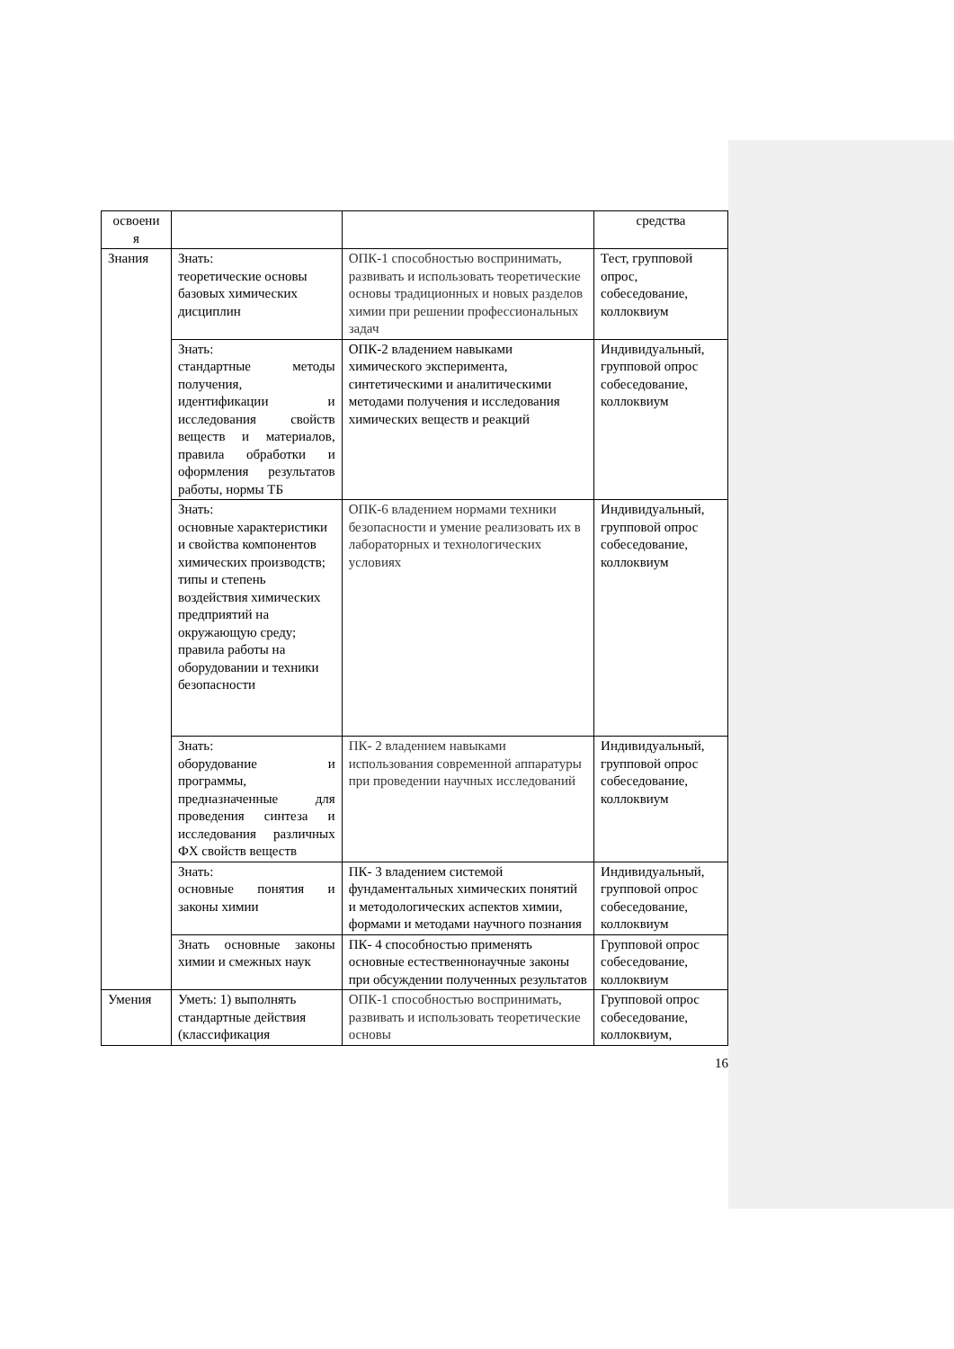| освоени я | | | средства |
| Знания | Знать: теоретические основы базовых химических дисциплин | ОПК-1 способностью воспринимать, развивать и использовать теоретические основы традиционных и новых разделов химии при решении профессиональных задач | Тест, групповой опрос, собеседование, коллоквиум |
| | Знать: стандартные методы получения, идентификации и исследования свойств веществ и материалов, правила обработки и оформления результатов работы, нормы ТБ | ОПК-2 владением навыками химического эксперимента, синтетическими и аналитическими методами получения и исследования химических веществ и реакций | Индивидуальный, групповой опрос собеседование, коллоквиум |
| | Знать: основные характеристики и свойства компонентов химических производств; типы и степень воздействия химических предприятий на окружающую среду; правила работы на оборудовании и техники безопасности | ОПК-6 владением нормами техники безопасности и умение реализовать их в лабораторных и технологических условиях | Индивидуальный, групповой опрос собеседование, коллоквиум |
| | Знать: оборудование и программы, предназначенные для проведения синтеза и исследования различных ФХ свойств веществ | ПК- 2 владением навыками использования современной аппаратуры при проведении научных исследований | Индивидуальный, групповой опрос собеседование, коллоквиум |
| | Знать: основные понятия и законы химии | ПК- 3 владением системой фундаментальных химических понятий и методологических аспектов химии, формами и методами научного познания | Индивидуальный, групповой опрос собеседование, коллоквиум |
| | Знать основные законы химии и смежных наук | ПК- 4 способностью применять основные естественнонаучные законы при обсуждении полученных результатов | Групповой опрос собеседование, коллоквиум |
| Умения | Уметь: 1) выполнять стандартные действия (классификация | ОПК-1 способностью воспринимать, развивать и использовать теоретические основы | Групповой опрос собеседование, коллоквиум, |
16